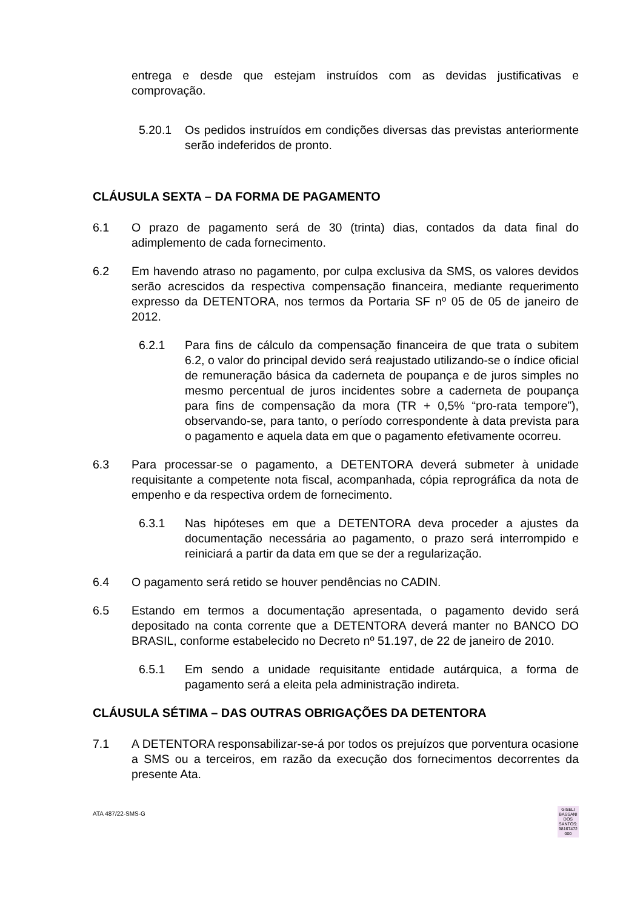entrega e desde que estejam instruídos com as devidas justificativas e comprovação.
5.20.1 Os pedidos instruídos em condições diversas das previstas anteriormente serão indeferidos de pronto.
CLÁUSULA SEXTA – DA FORMA DE PAGAMENTO
6.1 O prazo de pagamento será de 30 (trinta) dias, contados da data final do adimplemento de cada fornecimento.
6.2 Em havendo atraso no pagamento, por culpa exclusiva da SMS, os valores devidos serão acrescidos da respectiva compensação financeira, mediante requerimento expresso da DETENTORA, nos termos da Portaria SF nº 05 de 05 de janeiro de 2012.
6.2.1 Para fins de cálculo da compensação financeira de que trata o subitem 6.2, o valor do principal devido será reajustado utilizando-se o índice oficial de remuneração básica da caderneta de poupança e de juros simples no mesmo percentual de juros incidentes sobre a caderneta de poupança para fins de compensação da mora (TR + 0,5% “pro-rata tempore”), observando-se, para tanto, o período correspondente à data prevista para o pagamento e aquela data em que o pagamento efetivamente ocorreu.
6.3 Para processar-se o pagamento, a DETENTORA deverá submeter à unidade requisitante a competente nota fiscal, acompanhada, cópia reprográfica da nota de empenho e da respectiva ordem de fornecimento.
6.3.1 Nas hipóteses em que a DETENTORA deva proceder a ajustes da documentação necessária ao pagamento, o prazo será interrompido e reiniciará a partir da data em que se der a regularização.
6.4 O pagamento será retido se houver pendências no CADIN.
6.5 Estando em termos a documentação apresentada, o pagamento devido será depositado na conta corrente que a DETENTORA deverá manter no BANCO DO BRASIL, conforme estabelecido no Decreto nº 51.197, de 22 de janeiro de 2010.
6.5.1 Em sendo a unidade requisitante entidade autárquica, a forma de pagamento será a eleita pela administração indireta.
CLÁUSULA SÉTIMA – DAS OUTRAS OBRIGAÇÕES DA DETENTORA
7.1 A DETENTORA responsabilizar-se-á por todos os prejuízos que porventura ocasione a SMS ou a terceiros, em razão da execução dos fornecimentos decorrentes da presente Ata.
ATA 487/22-SMS-G
GISELI
BASSANI
DOS
SANTOS:
98167472
000